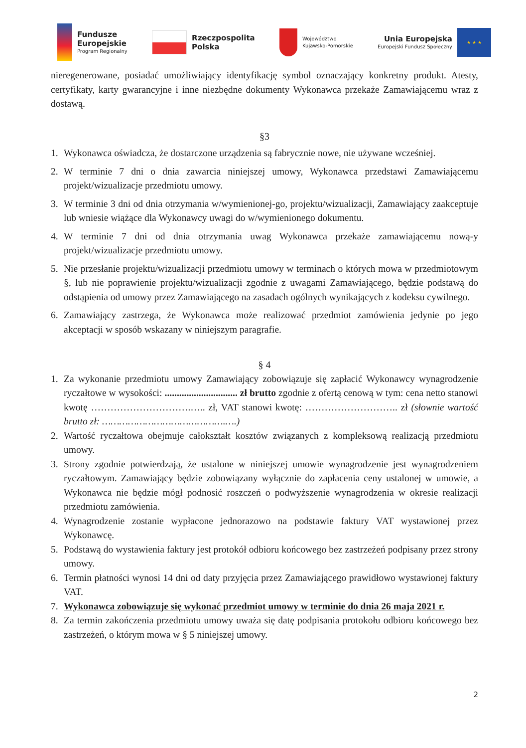Fundusze
Europejskie
Program Regionalny
Rzeczpospolita
Polska
Województwo
Kujawsko-Pomorskie
Unia Europejska
Europejski Fundusz Społeczny
★ ★ ★
nieregenerowane, posiadać umożliwiający identyfikację symbol oznaczający konkretny produkt. Atesty, certyfikaty, karty gwarancyjne i inne niezbędne dokumenty Wykonawca przekaże Zamawiającemu wraz z dostawą.
§3
1. Wykonawca oświadcza, że dostarczone urządzenia są fabrycznie nowe, nie używane wcześniej.
2. W terminie 7 dni o dnia zawarcia niniejszej umowy, Wykonawca przedstawi Zamawiającemu projekt/wizualizacje przedmiotu umowy.
3. W terminie 3 dni od dnia otrzymania w/wymienionej-go, projektu/wizualizacji, Zamawiający zaakceptuje lub wniesie wiążące dla Wykonawcy uwagi do w/wymienionego dokumentu.
4. W terminie 7 dni od dnia otrzymania uwag Wykonawca przekaże zamawiającemu nową-y projekt/wizualizacje przedmiotu umowy.
5. Nie przesłanie projektu/wizualizacji przedmiotu umowy w terminach o których mowa w przedmiotowym §, lub nie poprawienie projektu/wizualizacji zgodnie z uwagami Zamawiającego, będzie podstawą do odstąpienia od umowy przez Zamawiającego na zasadach ogólnych wynikających z kodeksu cywilnego.
6. Zamawiający zastrzega, że Wykonawca może realizować przedmiot zamówienia jedynie po jego akceptacji w sposób wskazany w niniejszym paragrafie.
§ 4
1. Za wykonanie przedmiotu umowy Zamawiający zobowiązuje się zapłacić Wykonawcy wynagrodzenie ryczałtowe w wysokości: .............................. zł brutto zgodnie z ofertą cenową w tym: cena netto stanowi kwotę ………………………….….. zł, VAT stanowi kwotę: ……………………….. zł (słownie wartość brutto zł: …………………………………….….)
2. Wartość ryczałtowa obejmuje całokształt kosztów związanych z kompleksową realizacją przedmiotu umowy.
3. Strony zgodnie potwierdzają, że ustalone w niniejszej umowie wynagrodzenie jest wynagrodzeniem ryczałtowym. Zamawiający będzie zobowiązany wyłącznie do zapłacenia ceny ustalonej w umowie, a Wykonawca nie będzie mógł podnosić roszczeń o podwyższenie wynagrodzenia w okresie realizacji przedmiotu zamówienia.
4. Wynagrodzenie zostanie wypłacone jednorazowo na podstawie faktury VAT wystawionej przez Wykonawcę.
5. Podstawą do wystawienia faktury jest protokół odbioru końcowego bez zastrzeżeń podpisany przez strony umowy.
6. Termin płatności wynosi 14 dni od daty przyjęcia przez Zamawiającego prawidłowo wystawionej faktury VAT.
7. Wykonawca zobowiązuje się wykonać przedmiot umowy w terminie do dnia 26 maja 2021 r.
8. Za termin zakończenia przedmiotu umowy uważa się datę podpisania protokołu odbioru końcowego bez zastrzeżeń, o którym mowa w § 5 niniejszej umowy.
2